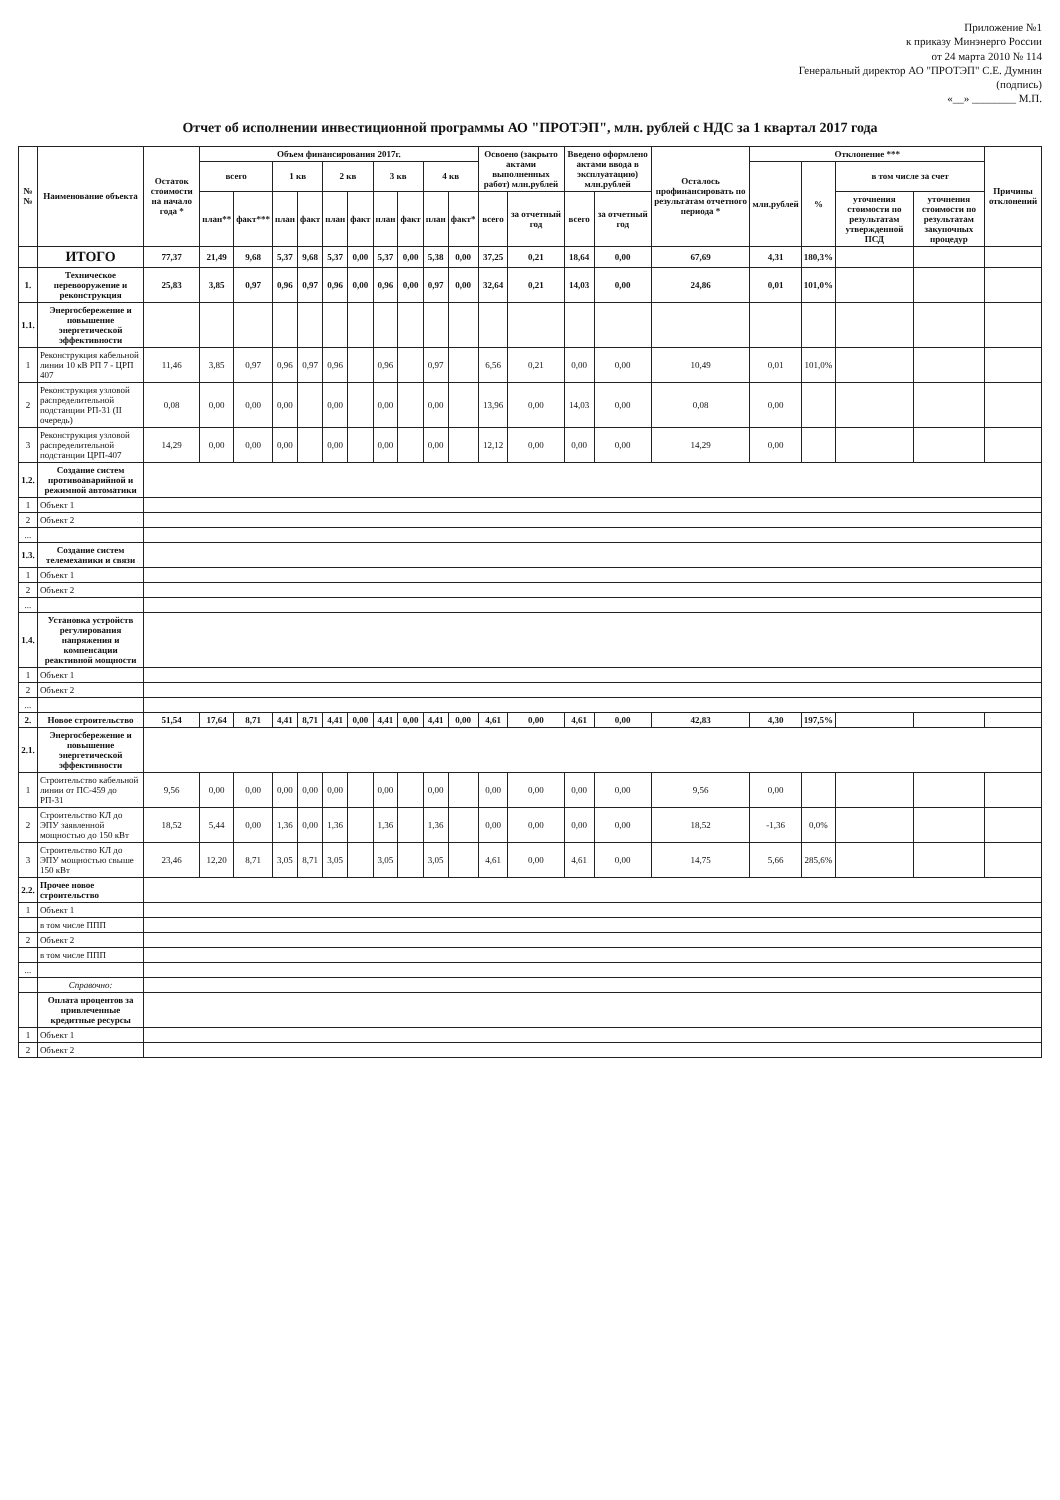Приложение №1
к приказу Минэнерго России
от 24 марта 2010 № 114
Генеральный директор АО "ПРОТЭП" С.Е. Думнин
(подпись)
«__» ________ М.П.
Отчет об исполнении инвестиционной программы АО "ПРОТЭП", млн. рублей с НДС за 1 квартал 2017 года
| №№ | Наименование объекта | Остаток стоимости на начало года * | Объем финансирования 2017г. | | | | | | | | | | Освоено (закрыто актами выполненных работ) млн.рублей | | Введено оформлено актами ввода в эксплуатацию) млн.рублей | | Осталось профинансировать по результатам отчетного периода * | Отклонение *** | | | | Причины отклонений |
| --- | --- | --- | --- | --- | --- | --- | --- | --- | --- | --- | --- | --- | --- | --- | --- | --- | --- | --- | --- | --- | --- | --- |
| | | | всего | | 1 кв | | 2 кв | | 3 кв | | 4 кв | | | | | | | млн.рублей | % | в том числе за счет | | |
| | | | план** | факт*** | план | факт | план | факт | план | факт | план | факт* | всего | за отчетный год | всего | за отчетный год | | | | уточнения стоимости по результатам утвержденной ПСД | уточнения стоимости по результатам закупочных процедур | |
| | ИТОГО | 77,37 | 21,49 | 9,68 | 5,37 | 9,68 | 5,37 | 0,00 | 5,37 | 0,00 | 5,38 | 0,00 | 37,25 | 0,21 | 18,64 | 0,00 | 67,69 | 4,31 | 180,3% | | | |
| 1. | Техническое перевооружение и реконструкция | 25,83 | 3,85 | 0,97 | 0,96 | 0,97 | 0,96 | 0,00 | 0,96 | 0,00 | 0,97 | 0,00 | 32,64 | 0,21 | 14,03 | 0,00 | 24,86 | 0,01 | 101,0% | | | |
| 1.1. | Энергосбережение и повышение энергетической эффективности | | | | | | | | | | | | | | | | | | | | | |
| 1 | Реконструкция кабельной линии 10 кВ РП 7 - ЦРП 407 | 11,46 | 3,85 | 0,97 | 0,96 | 0,97 | 0,96 | | 0,96 | | 0,97 | | 6,56 | 0,21 | 0,00 | 0,00 | 10,49 | 0,01 | 101,0% | | | |
| 2 | Реконструкция узловой распределительной подстанции РП-31 (II очередь) | 0,08 | 0,00 | 0,00 | 0,00 | | 0,00 | | 0,00 | | 0,00 | | 13,96 | 0,00 | 14,03 | 0,00 | 0,08 | 0,00 | | | | |
| 3 | Реконструкция узловой распределительной подстанции ЦРП-407 | 14,29 | 0,00 | 0,00 | 0,00 | | 0,00 | | 0,00 | | 0,00 | | 12,12 | 0,00 | 0,00 | 0,00 | 14,29 | 0,00 | | | | |
| 1.2. | Создание систем противоаварийной и режимной автоматики | | | | | | | | | | | | | | | | | | | | | |
| 1 | Объект 1 | | | | | | | | | | | | | | | | | | | | | |
| 2 | Объект 2 | | | | | | | | | | | | | | | | | | | | | |
| ... | | | | | | | | | | | | | | | | | | | | | | |
| 1.3. | Создание систем телемеханики и связи | | | | | | | | | | | | | | | | | | | | | |
| 1 | Объект 1 | | | | | | | | | | | | | | | | | | | | | |
| 2 | Объект 2 | | | | | | | | | | | | | | | | | | | | | |
| ... | | | | | | | | | | | | | | | | | | | | | | |
| 1.4. | Установка устройств регулирования напряжения и компенсации реактивной мощности | | | | | | | | | | | | | | | | | | | | | |
| 1 | Объект 1 | | | | | | | | | | | | | | | | | | | | | |
| 2 | Объект 2 | | | | | | | | | | | | | | | | | | | | | |
| ... | | | | | | | | | | | | | | | | | | | | | | |
| 2. | Новое строительство | 51,54 | 17,64 | 8,71 | 4,41 | 8,71 | 4,41 | 0,00 | 4,41 | 0,00 | 4,41 | 0,00 | 4,61 | 0,00 | 4,61 | 0,00 | 42,83 | 4,30 | 197,5% | | | |
| 2.1. | Энергосбережение и повышение энергетической эффективности | | | | | | | | | | | | | | | | | | | | | |
| 1 | Строительство кабельной линии от ПС-459 до РП-31 | 9,56 | 0,00 | 0,00 | 0,00 | 0,00 | 0,00 | | 0,00 | | 0,00 | | 0,00 | 0,00 | 0,00 | 0,00 | 9,56 | 0,00 | | | | |
| 2 | Строительство КЛ до ЭПУ заявленной мощностью до 150 кВт | 18,52 | 5,44 | 0,00 | 1,36 | 0,00 | 1,36 | | 1,36 | | 1,36 | | 0,00 | 0,00 | 0,00 | 0,00 | 18,52 | -1,36 | 0,0% | | | |
| 3 | Строительство КЛ до ЭПУ мощностью свыше 150 кВт | 23,46 | 12,20 | 8,71 | 3,05 | 8,71 | 3,05 | | 3,05 | | 3,05 | | 4,61 | 0,00 | 4,61 | 0,00 | 14,75 | 5,66 | 285,6% | | | |
| 2.2. | Прочее новое строительство | | | | | | | | | | | | | | | | | | | | | |
| 1 | Объект 1 | | | | | | | | | | | | | | | | | | | | | |
| | в том числе ППП | | | | | | | | | | | | | | | | | | | | | |
| 2 | Объект 2 | | | | | | | | | | | | | | | | | | | | | |
| | в том числе ППП | | | | | | | | | | | | | | | | | | | | | |
| ... | | | | | | | | | | | | | | | | | | | | | | |
| | Справочно: | | | | | | | | | | | | | | | | | | | | | |
| | Оплата процентов за привлеченные кредитные ресурсы | | | | | | | | | | | | | | | | | | | | | |
| 1 | Объект 1 | | | | | | | | | | | | | | | | | | | | | |
| 2 | Объект 2 | | | | | | | | | | | | | | | | | | | | | |